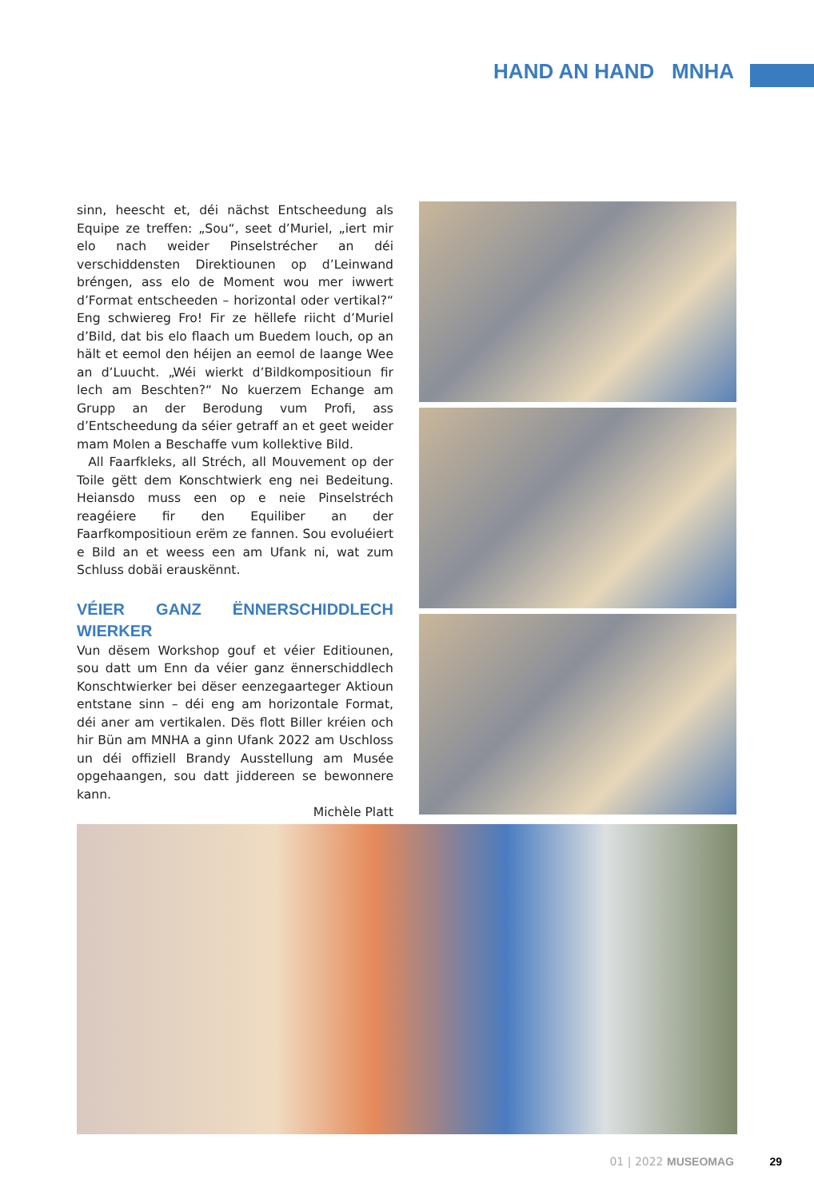HAND AN HAND MNHA
sinn, heescht et, déi nächst Entscheedung als Equipe ze treffen: „Sou“, seet d’Muriel, „iert mir elo nach weider Pinselstrécher an déi verschiddensten Direktiounen op d’Leinwand bréngen, ass elo de Moment wou mer iwwert d’Format entscheeden – horizontal oder vertikal?“ Eng schwiereg Fro! Fir ze hëllefe riicht d’Muriel d’Bild, dat bis elo flaach um Buedem louch, op an hält et eemol den héijen an eemol de laange Wee an d’Luucht. „Wéi wierkt d’Bildkompositioun fir lech am Beschten?“ No kuerzem Echange am Grupp an der Berodung vum Profi, ass d’Entscheedung da séier getraff an et geet weider mam Molen a Beschaffe vum kollektive Bild.
All Faarfkleks, all Stréch, all Mouvement op der Toile gëtt dem Konschtwierk eng nei Bedeitung. Heiansdo muss een op e neie Pinselstréch reagéiere fir den Equiliber an der Faarfkompositioun erëm ze fannen. Sou evoluéiert e Bild an et weess een am Ufank ni, wat zum Schluss dobäi erauskënnt.
VÉIER GANZ ËNNERSCHIDDLECH WIERKER
Vun dësem Workshop gouf et véier Editiounen, sou datt um Enn da véier ganz ënnerschiddlech Konschtwierker bei dëser eenzegaarteger Aktioun entstane sinn – déi eng am horizontale Format, déi aner am vertikalen. Dës flott Biller kréien och hir Bün am MNHA a ginn Ufank 2022 am Uschloss un déi offiziell Brandy Ausstellung am Musée opgehaangen, sou datt jiddereen se bewonnere kann.
Michèle Platt
01 | 2022 MUSEOMAG 29